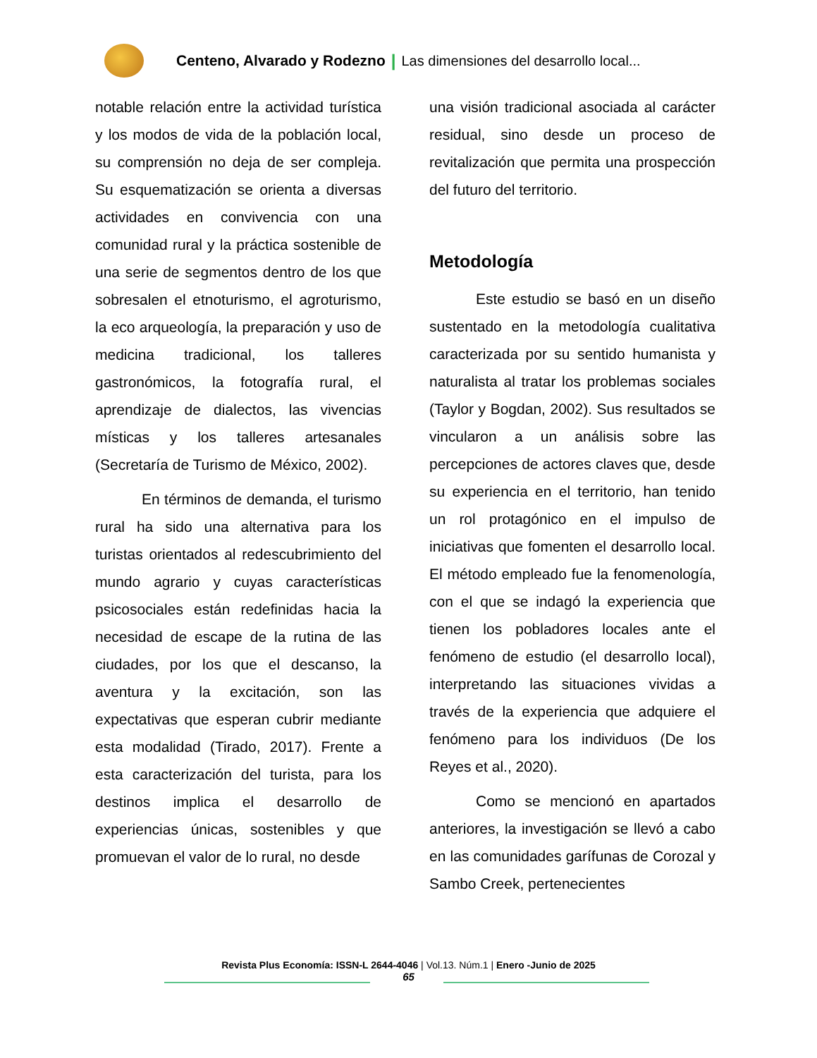Centeno, Alvarado y Rodezno | Las dimensiones del desarrollo local...
notable relación entre la actividad turística y los modos de vida de la población local, su comprensión no deja de ser compleja. Su esquematización se orienta a diversas actividades en convivencia con una comunidad rural y la práctica sostenible de una serie de segmentos dentro de los que sobresalen el etnoturismo, el agroturismo, la eco arqueología, la preparación y uso de medicina tradicional, los talleres gastronómicos, la fotografía rural, el aprendizaje de dialectos, las vivencias místicas y los talleres artesanales (Secretaría de Turismo de México, 2002).
En términos de demanda, el turismo rural ha sido una alternativa para los turistas orientados al redescubrimiento del mundo agrario y cuyas características psicosociales están redefinidas hacia la necesidad de escape de la rutina de las ciudades, por los que el descanso, la aventura y la excitación, son las expectativas que esperan cubrir mediante esta modalidad (Tirado, 2017). Frente a esta caracterización del turista, para los destinos implica el desarrollo de experiencias únicas, sostenibles y que promuevan el valor de lo rural, no desde
una visión tradicional asociada al carácter residual, sino desde un proceso de revitalización que permita una prospección del futuro del territorio.
Metodología
Este estudio se basó en un diseño sustentado en la metodología cualitativa caracterizada por su sentido humanista y naturalista al tratar los problemas sociales (Taylor y Bogdan, 2002). Sus resultados se vincularon a un análisis sobre las percepciones de actores claves que, desde su experiencia en el territorio, han tenido un rol protagónico en el impulso de iniciativas que fomenten el desarrollo local. El método empleado fue la fenomenología, con el que se indagó la experiencia que tienen los pobladores locales ante el fenómeno de estudio (el desarrollo local), interpretando las situaciones vividas a través de la experiencia que adquiere el fenómeno para los individuos (De los Reyes et al., 2020).
Como se mencionó en apartados anteriores, la investigación se llevó a cabo en las comunidades garífunas de Corozal y Sambo Creek, pertenecientes
Revista Plus Economía: ISSN-L 2644-4046 | Vol.13. Núm.1 | Enero -Junio de 2025
65